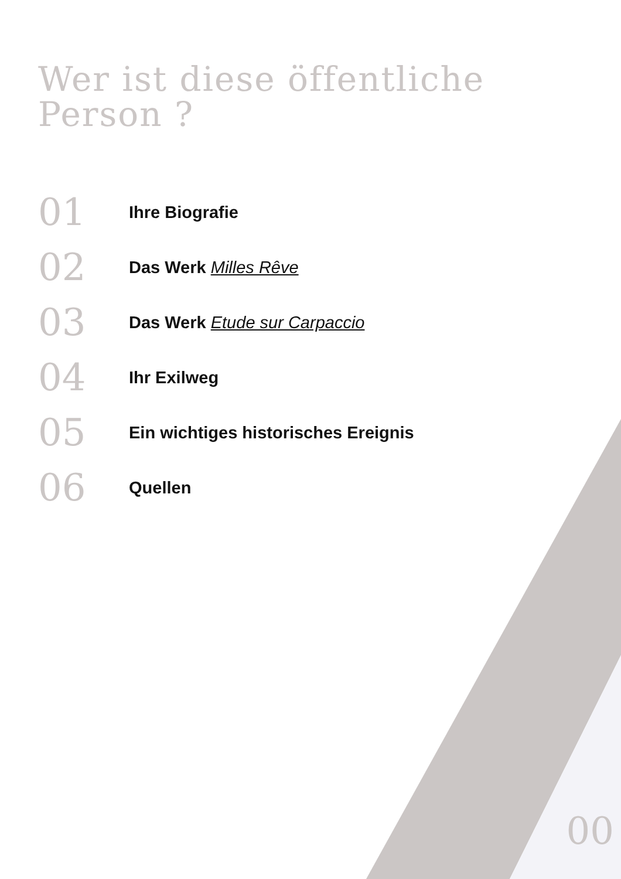Wer ist diese öffentliche
Person ?
01 Ihre Biografie
02 Das Werk Milles Rêve
03 Das Werk Etude sur Carpaccio
04 Ihr Exilweg
05 Ein wichtiges historisches Ereignis
06 Quellen
00